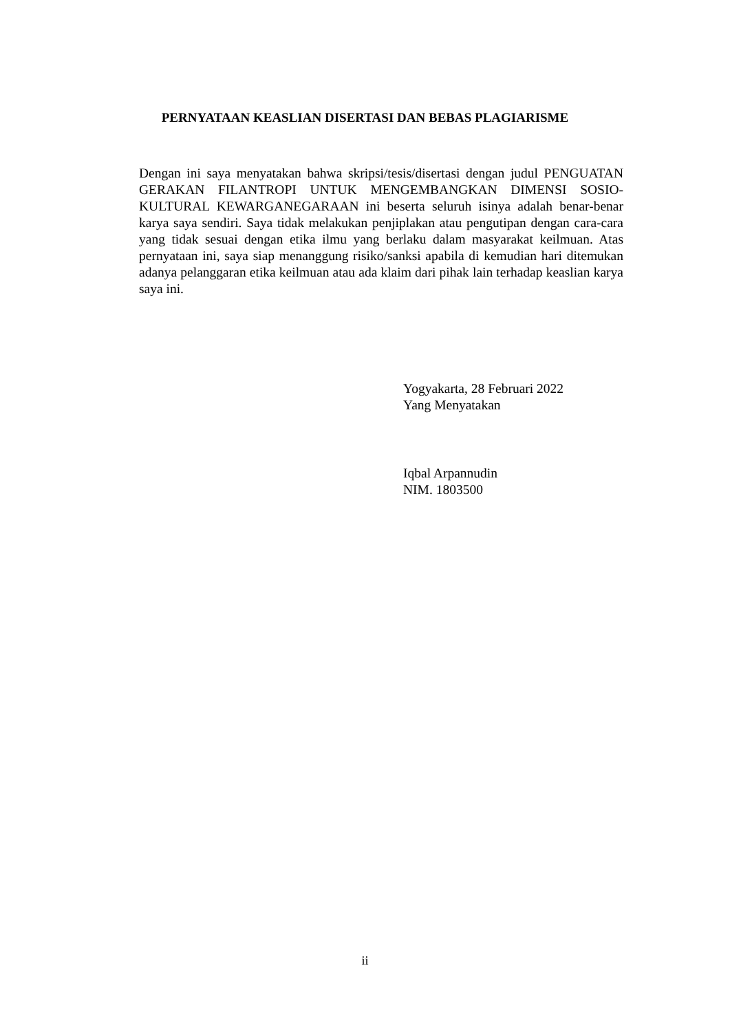PERNYATAAN KEASLIAN DISERTASI DAN BEBAS PLAGIARISME
Dengan ini saya menyatakan bahwa skripsi/tesis/disertasi dengan judul PENGUATAN GERAKAN FILANTROPI UNTUK MENGEMBANGKAN DIMENSI SOSIO-KULTURAL KEWARGANEGARAAN ini beserta seluruh isinya adalah benar-benar karya saya sendiri. Saya tidak melakukan penjiplakan atau pengutipan dengan cara-cara yang tidak sesuai dengan etika ilmu yang berlaku dalam masyarakat keilmuan. Atas pernyataan ini, saya siap menanggung risiko/sanksi apabila di kemudian hari ditemukan adanya pelanggaran etika keilmuan atau ada klaim dari pihak lain terhadap keaslian karya saya ini.
Yogyakarta, 28 Februari 2022
Yang Menyatakan
Iqbal Arpannudin
NIM. 1803500
ii